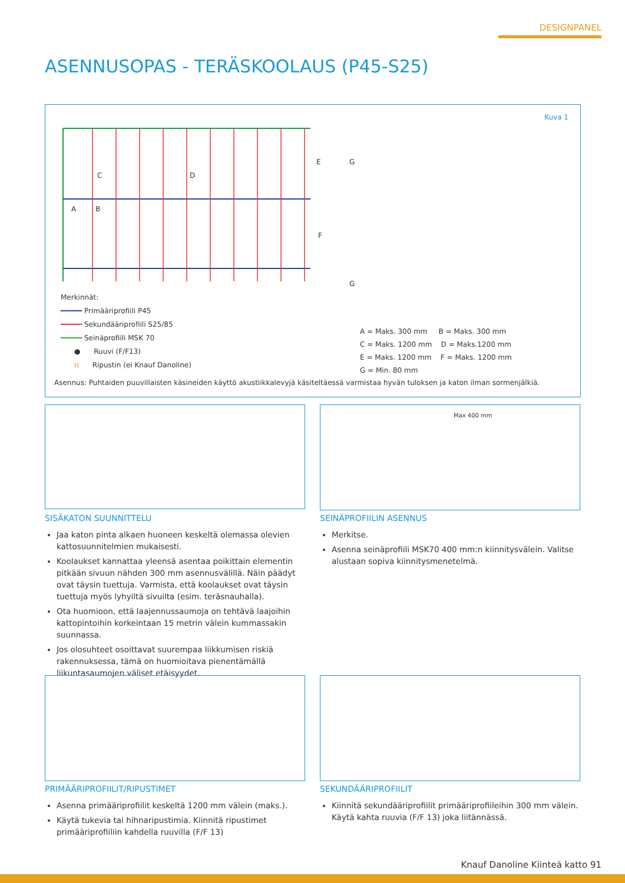DESIGNPANEL
ASENNUSOPAS - TERÄSKOOLAUS (P45-S25)
E
F
C D
A B
G
G
Kuva 1
Merkinnät:
━━━━━ Primääriprofiili P45
━━━━━ Sekundääriprofiili S25/85
━━━━━ Seinäprofiili MSK 70
● Ruuvi (F/F13)
п Ripustin (ei Knauf Danoline)
A = Maks. 300 mm B = Maks. 300 mm
C = Maks. 1200 mm D = Maks.1200 mm
E = Maks. 1200 mm F = Maks. 1200 mm
G = Min. 80 mm
Asennus: Puhtaiden puuvillaisten käsineiden käyttö akustiikkalevyjä käsiteltäessä varmistaa hyvän tuloksen ja katon ilman sormenjälkiä.
Max 400 mm
SISÄKATON SUUNNITTELU
Jaa katon pinta alkaen huoneen keskeltä olemassa olevien kattosuunnitelmien mukaisesti.
Koolaukset kannattaa yleensä asentaa poikittain elementin pitkään sivuun nähden 300 mm asennusvälillä. Näin päädyt ovat täysin tuettuja. Varmista, että koolaukset ovat täysin tuettuja myös lyhyiltä sivuilta (esim. teräsnauhalla).
Ota huomioon, että laajennussaumoja on tehtävä laajoihin kattopintoihin korkeintaan 15 metrin välein kummassakin suunnassa.
Jos olosuhteet osoittavat suurempaa liikkumisen riskiä rakennuksessa, tämä on huomioitava pienentämällä liikuntasaumojen väliset etäisyydet.
SEINÄPROFIILIN ASENNUS
Merkitse.
Asenna seinäprofiili MSK70 400 mm:n kiinnitysvälein. Valitse alustaan sopiva kiinnitysmenetelmä.
PRIMÄÄRIPROFIILIT/RIPUSTIMET
Asenna primääriprofiilit keskeltä 1200 mm välein (maks.).
Käytä tukevia tai hihnaripustimia. Kiinnitä ripustimet primääriprofiiliin kahdella ruuvilla (F/F 13)
SEKUNDÄÄRIPROFIILIT
Kiinnitä sekundääriprofiilit primääriprofiileihin 300 mm välein. Käytä kahta ruuvia (F/F 13) joka liitännässä.
Knauf Danoline Kiinteä katto 91